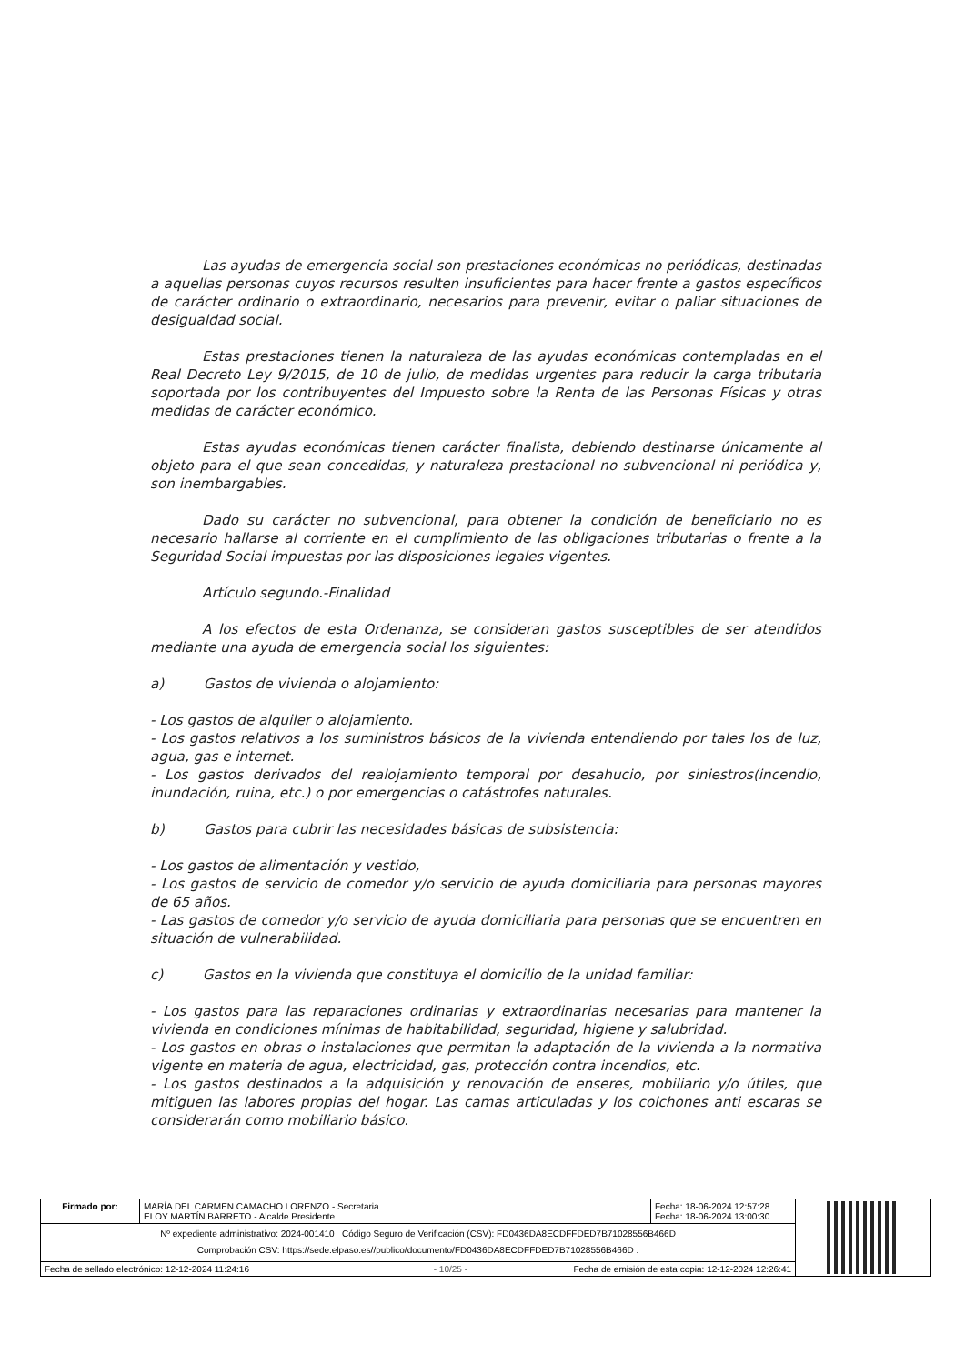Las ayudas de emergencia social son prestaciones económicas no periódicas, destinadas a aquellas personas cuyos recursos resulten insuficientes para hacer frente a gastos específicos de carácter ordinario o extraordinario, necesarios para prevenir, evitar o paliar situaciones de desigualdad social.
Estas prestaciones tienen la naturaleza de las ayudas económicas contempladas en el Real Decreto Ley 9/2015, de 10 de julio, de medidas urgentes para reducir la carga tributaria soportada por los contribuyentes del Impuesto sobre la Renta de las Personas Físicas y otras medidas de carácter económico.
Estas ayudas económicas tienen carácter finalista, debiendo destinarse únicamente al objeto para el que sean concedidas, y naturaleza prestacional no subvencional ni periódica y, son inembargables.
Dado su carácter no subvencional, para obtener la condición de beneficiario no es necesario hallarse al corriente en el cumplimiento de las obligaciones tributarias o frente a la Seguridad Social impuestas por las disposiciones legales vigentes.
Artículo segundo.-Finalidad
A los efectos de esta Ordenanza, se consideran gastos susceptibles de ser atendidos mediante una ayuda de emergencia social los siguientes:
a) Gastos de vivienda o alojamiento:
- Los gastos de alquiler o alojamiento.
- Los gastos relativos a los suministros básicos de la vivienda entendiendo por tales los de luz, agua, gas e internet.
- Los gastos derivados del realojamiento temporal por desahucio, por siniestros(incendio, inundación, ruina, etc.) o por emergencias o catástrofes naturales.
b) Gastos para cubrir las necesidades básicas de subsistencia:
- Los gastos de alimentación y vestido,
- Los gastos de servicio de comedor y/o servicio de ayuda domiciliaria para personas mayores de 65 años.
- Las gastos de comedor y/o servicio de ayuda domiciliaria para personas que se encuentren en situación de vulnerabilidad.
c) Gastos en la vivienda que constituya el domicilio de la unidad familiar:
- Los gastos para las reparaciones ordinarias y extraordinarias necesarias para mantener la vivienda en condiciones mínimas de habitabilidad, seguridad, higiene y salubridad.
- Los gastos en obras o instalaciones que permitan la adaptación de la vivienda a la normativa vigente en materia de agua, electricidad, gas, protección contra incendios, etc.
- Los gastos destinados a la adquisición y renovación de enseres, mobiliario y/o útiles, que mitiguen las labores propias del hogar. Las camas articuladas y los colchones anti escaras se considerarán como mobiliario básico.
| Firmado por: | MARÍA DEL CARMEN CAMACHO LORENZO - Secretaria ELOY MARTÍN BARRETO - Alcalde Presidente | Fecha: 18-06-2024 12:57:28 Fecha: 18-06-2024 13:00:30 | |
| Nº expediente administrativo: 2024-001410 Código Seguro de Verificación (CSV): FD0436DA8ECDFFDED7B71028556B466D Comprobación CSV: https://sede.elpaso.es//publico/documento/FD0436DA8ECDFFDED7B71028556B466D . | | | |
| Fecha de sellado electrónico: 12-12-2024 11:24:16 - 10/25 - Fecha de emisión de esta copia: 12-12-2024 12:26:41 | | | |